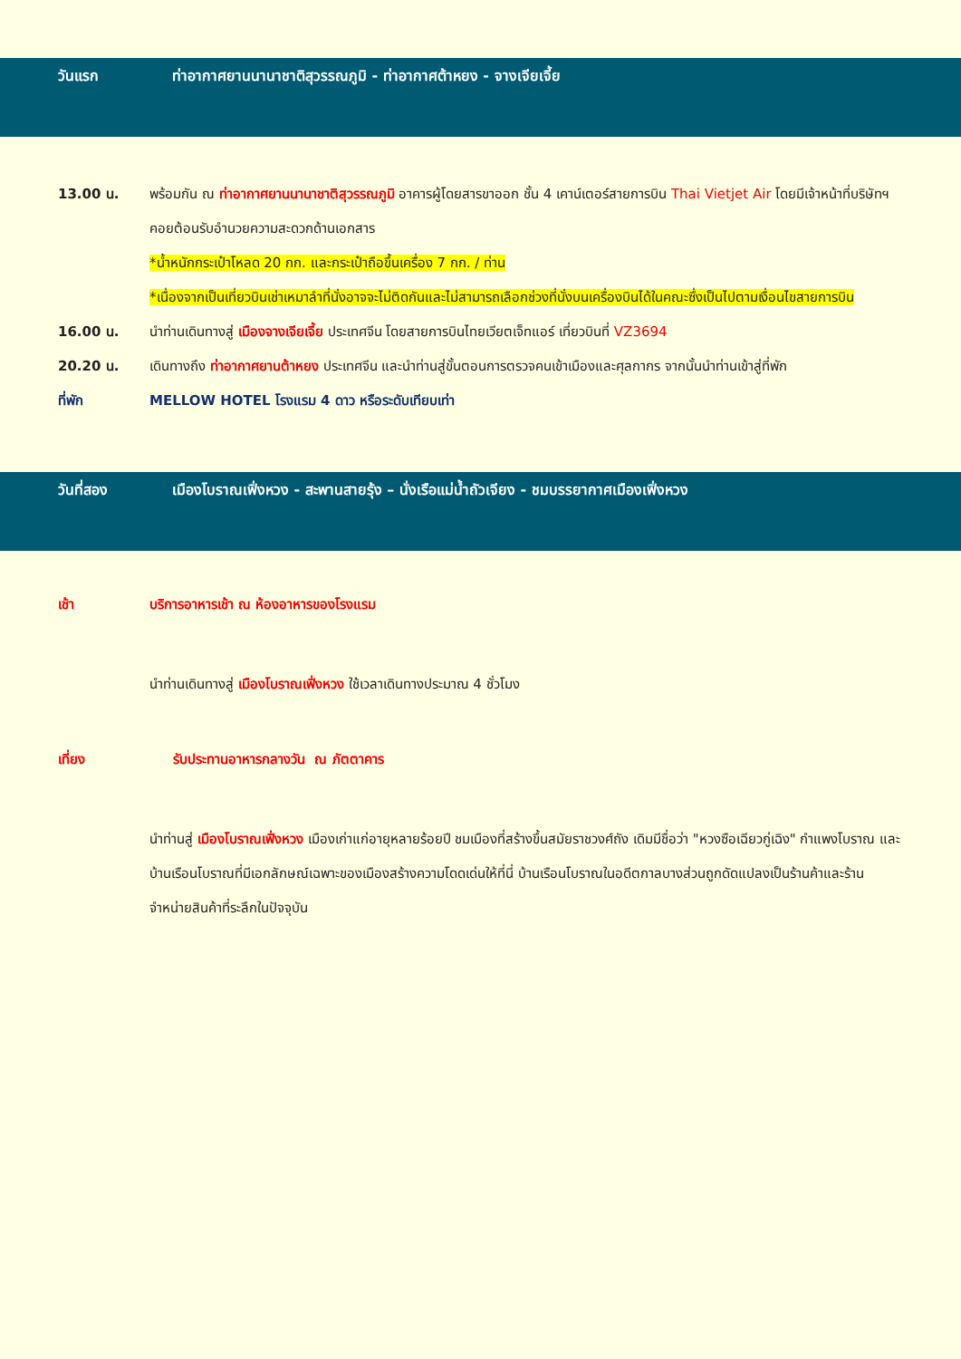วันแรก ท่าอากาศยานนานาชาติสุวรรณภูมิ - ท่าอากาศต้าหยง - จางเจียเจี้ย
13.00 น. พร้อมกัน ณ ท่าอากาศยานนานาชาติสุวรรณภูมิ อาคารผู้โดยสารขาออก ชั้น 4 เคาน์เตอร์สายการบิน Thai Vietjet Air โดยมีเจ้าหน้าที่บริษัทฯคอยต้อนรับอำนวยความสะดวกด้านเอกสาร
*น้ำหนักกระเป๋าโหลด 20 กก. และกระเป๋าถือขึ้นเครื่อง 7 กก. / ท่าน
*เนื่องจากเป็นเที่ยวบินเช่าเหมาลำที่นั่งอาจจะไม่ติดกันและไม่สามารถเลือกช่วงที่นั่งบนเครื่องบินได้ในคณะซึ่งเป็นไปตามเงื่อนไขสายการบิน
16.00 น. นำท่านเดินทางสู่ เมืองจางเจียเจี้ย ประเทศจีน โดยสายการบินไทยเวียตเจ็ทแอร์ เที่ยวบินที่ VZ3694
20.20 น. เดินทางถึง ท่าอากาศยานต้าหยง ประเทศจีน และนำท่านสู่ขั้นตอนการตรวจคนเข้าเมืองและศุลกากร จากนั้นนำท่านเข้าสู่ที่พัก
ที่พัก MELLOW HOTEL โรงแรม 4 ดาว หรือระดับเทียบเท่า
วันที่สอง เมืองโบราณเฟิ่งหวง - สะพานสายรุ้ง – นั่งเรือแม่น้ำถัวเจียง - ชมบรรยากาศเมืองเฟิ่งหวง
เช้า บริการอาหารเช้า ณ ห้องอาหารของโรงแรม
นำท่านเดินทางสู่ เมืองโบราณเฟิ่งหวง ใช้เวลาเดินทางประมาณ 4 ชั่วโมง
เที่ยง รับประทานอาหารกลางวัน ณ ภัตตาคาร
นำท่านสู่ เมืองโบราณเฟิ่งหวง เมืองเก่าแก่อายุหลายร้อยปี ชมเมืองที่สร้างขึ้นสมัยราชวงศ์ถัง เดิมมีชื่อว่า "หวงซือเฉียวกู่เฉิง" กำแพงโบราณ และบ้านเรือนโบราณที่มีเอกลักษณ์เฉพาะของเมืองสร้างความโดดเด่นให้ที่นี่ บ้านเรือนโบราณในอดีตกาลบางส่วนถูกดัดแปลงเป็นร้านค้าและร้านจำหน่ายสินค้าที่ระลึกในปัจจุบัน